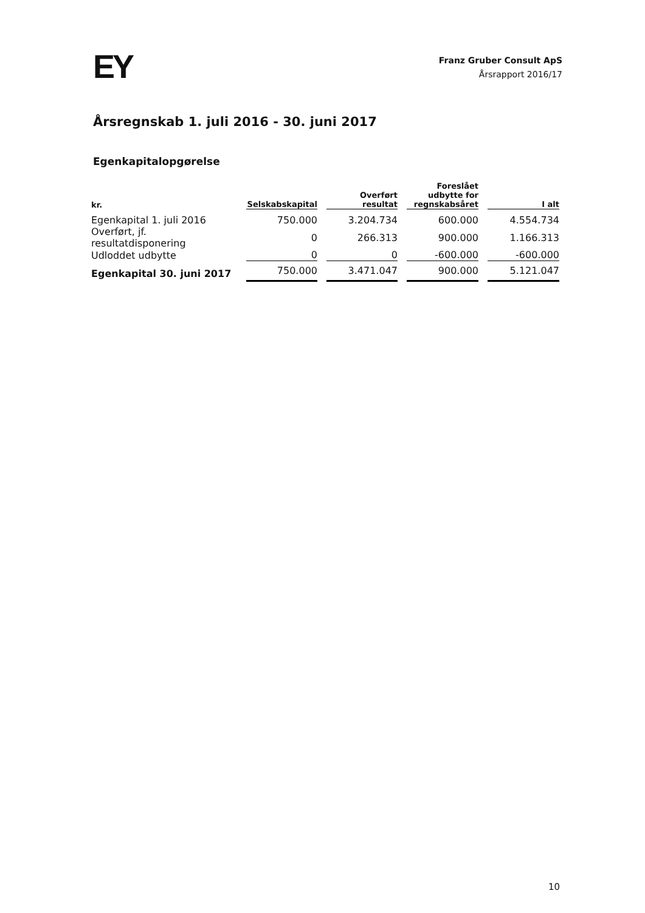EY
Franz Gruber Consult ApS
Årsrapport 2016/17
Årsregnskab 1. juli 2016 - 30. juni 2017
Egenkapitalopgørelse
| kr. | Selskabskapital | Overført resultat | Foreslået udbytte for regnskabsåret | I alt |
| --- | --- | --- | --- | --- |
| Egenkapital 1. juli 2016 | 750.000 | 3.204.734 | 600.000 | 4.554.734 |
| Overført, jf. resultatdisponering | 0 | 266.313 | 900.000 | 1.166.313 |
| Udloddet udbytte | 0 | 0 | -600.000 | -600.000 |
| Egenkapital 30. juni 2017 | 750.000 | 3.471.047 | 900.000 | 5.121.047 |
10